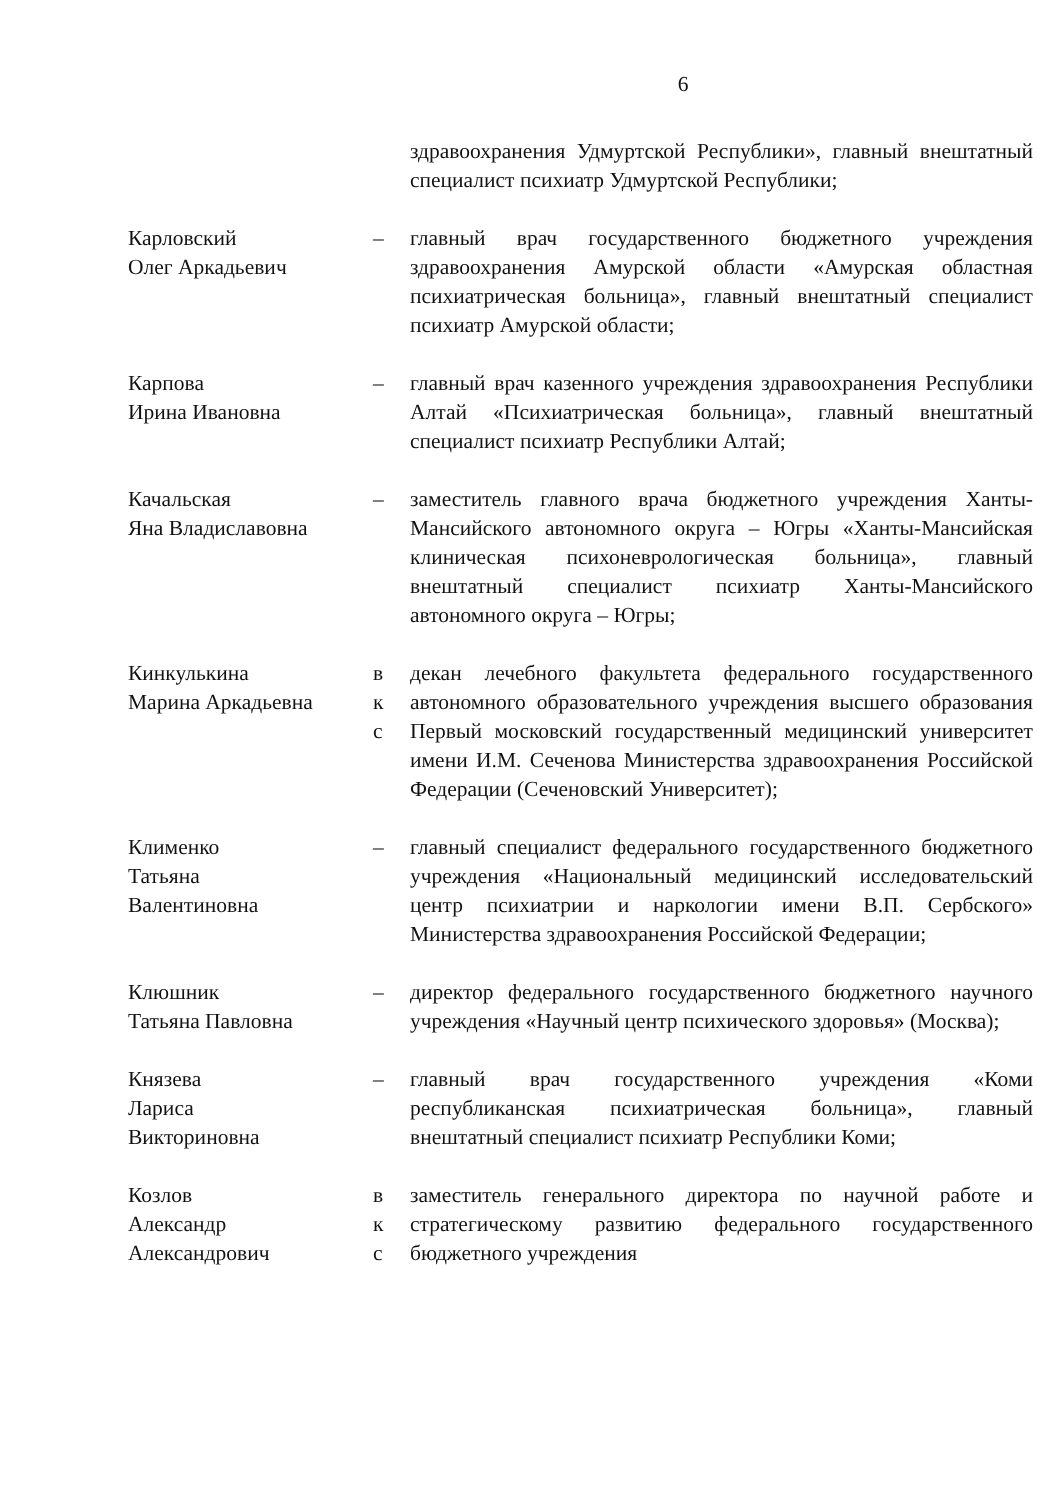6
здравоохранения Удмуртской Республики», главный внештатный специалист психиатр Удмуртской Республики;
Карловский
Олег Аркадьевич
– главный врач государственного бюджетного учреждения здравоохранения Амурской области «Амурская областная психиатрическая больница», главный внештатный специалист психиатр Амурской области;
Карпова
Ирина Ивановна
– главный врач казенного учреждения здравоохранения Республики Алтай «Психиатрическая больница», главный внештатный специалист психиатр Республики Алтай;
Качальская
Яна Владиславовна
– заместитель главного врача бюджетного учреждения Ханты-Мансийского автономного округа – Югры «Ханты-Мансийская клиническая психоневрологическая больница», главный внештатный специалист психиатр Ханты-Мансийского автономного округа – Югры;
Кинкулькина
Марина Аркадьевна
в
к
с
декан лечебного факультета федерального государственного автономного образовательного учреждения высшего образования Первый московский государственный медицинский университет имени И.М. Сеченова Министерства здравоохранения Российской Федерации (Сеченовский Университет);
Клименко
Татьяна
Валентиновна
– главный специалист федерального государственного бюджетного учреждения «Национальный медицинский исследовательский центр психиатрии и наркологии имени В.П. Сербского» Министерства здравоохранения Российской Федерации;
Клюшник
Татьяна Павловна
– директор федерального государственного бюджетного научного учреждения «Научный центр психического здоровья» (Москва);
Князева
Лариса
Викториновна
– главный врач государственного учреждения «Коми республиканская психиатрическая больница», главный внештатный специалист психиатр Республики Коми;
Козлов
Александр
Александрович
в
к
с
заместитель генерального директора по научной работе и стратегическому развитию федерального государственного бюджетного учреждения